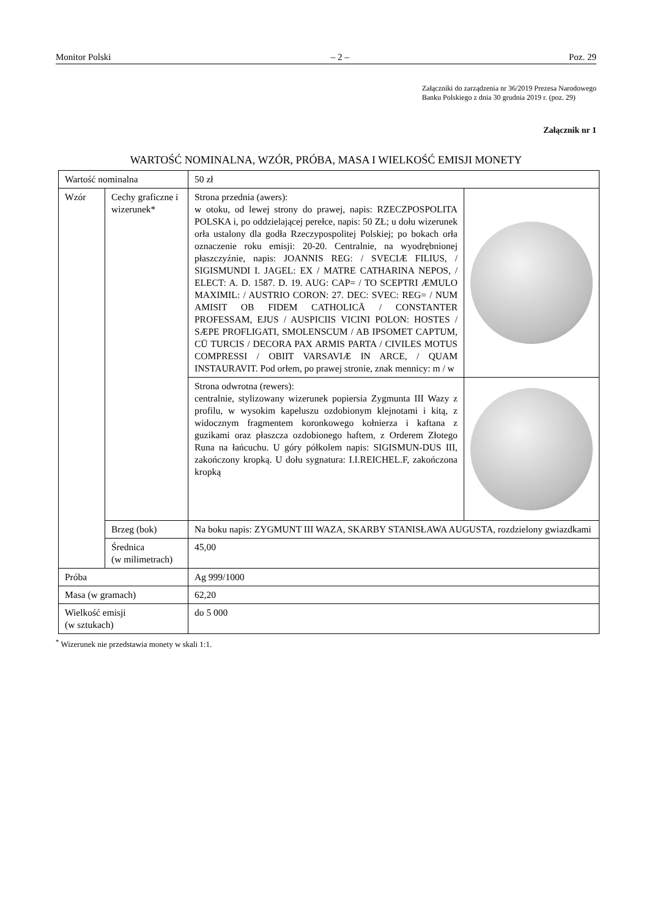Monitor Polski – 2 – Poz. 29
Załączniki do zarządzenia nr 36/2019 Prezesa Narodowego
Banku Polskiego z dnia 30 grudnia 2019 r. (poz. 29)
Załącznik nr 1
WARTOŚĆ NOMINALNA, WZÓR, PRÓBA, MASA I WIELKOŚĆ EMISJI MONETY
| Wartość nominalna | | 50 zł | |
| Wzór | Cechy graficzne i wizerunek* | Strona przednia (awers): w otoku, od lewej strony do prawej, napis: RZECZPOSPOLITA POLSKA i, po oddzielającej perełce, napis: 50 ZŁ; u dołu wizerunek orła ustalony dla godła Rzeczypospolitej Polskiej; po bokach orła oznaczenie roku emisji: 20-20. Centralnie, na wyodrębnionej płaszczyźnie, napis: JOANNIS REG: / SVECIÆ FILIUS, / SIGISMUNDI I. JAGEL: EX / MATRE CATHARINA NEPOS, / ELECT: A. D. 1587. D. 19. AUG: CAP= / TO SCEPTRI ÆMULO MAXIMIL: / AUSTRIO CORON: 27. DEC: SVEC: REG= / NUM AMISIT OB FIDEM CATHOLICĀ / CONSTANTER PROFESSAM, EJUS / AUSPICIIS VICINI POLON: HOSTES / SÆPE PROFLIGATI, SMOLENSCUM / AB IPSOMET CAPTUM, CŪ TURCIS / DECORA PAX ARMIS PARTA / CIVILES MOTUS COMPRESSI / OBIIT VARSAVIÆ IN ARCE, / QUAM INSTAURAVIT. Pod orłem, po prawej stronie, znak mennicy: m / w | |
| | | Strona odwrotna (rewers): centralnie, stylizowany wizerunek popiersia Zygmunta III Wazy z profilu, w wysokim kapeluszu ozdobionym klejnotami i kitą, z widocznym fragmentem koronkowego kołnierza i kaftana z guzikami oraz płaszcza ozdobionego haftem, z Orderem Złotego Runa na łańcuchu. U góry półkolem napis: SIGISMUN-DUS III, zakończony kropką. U dołu sygnatura: I.I.REICHEL.F, zakończona kropką | |
| | Brzeg (bok) | Na boku napis: ZYGMUNT III WAZA, SKARBY STANISŁAWA AUGUSTA, rozdzielony gwiazdkami | |
| | Średnica (w milimetrach) | 45,00 | |
| Próba | | Ag 999/1000 | |
| Masa (w gramach) | | 62,20 | |
| Wielkość emisji (w sztukach) | | do 5 000 | |
<sup>*</sup> Wizerunek nie przedstawia monety w skali 1:1.